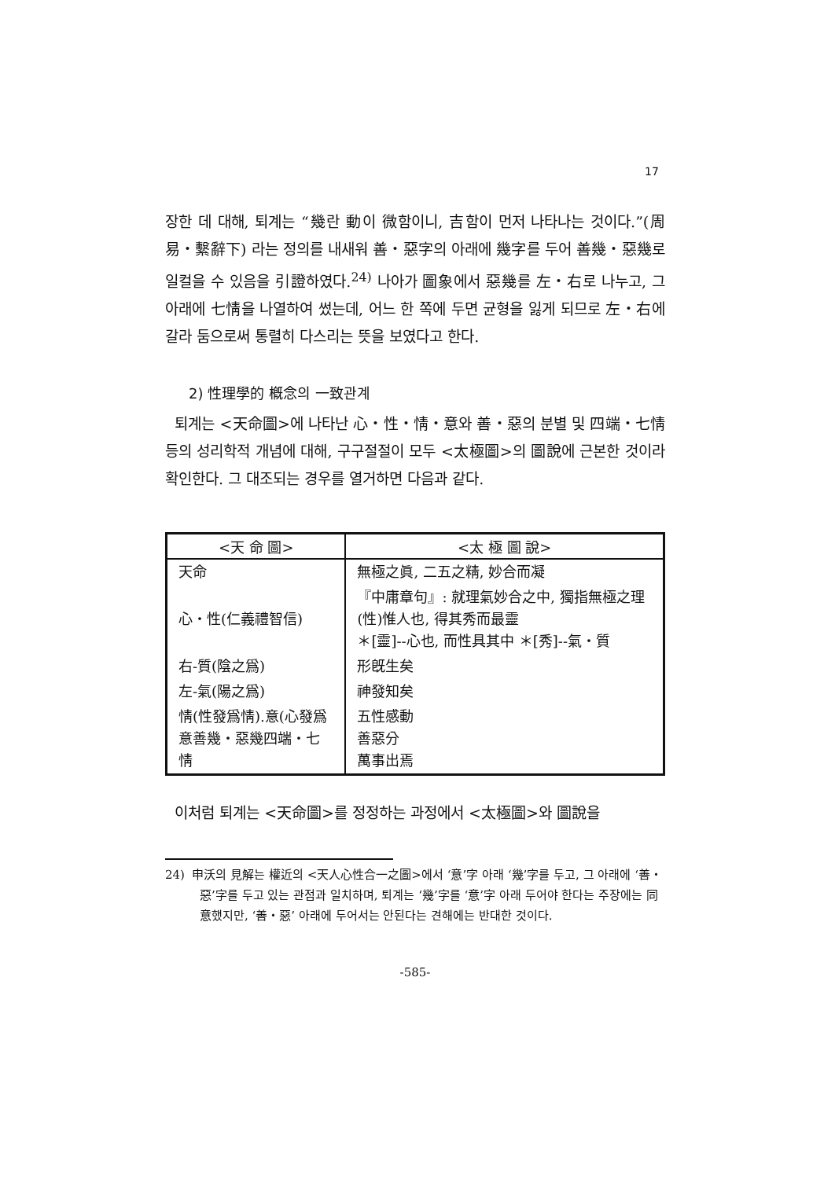17
장한 데 대해, 퇴계는 “幾란 動이 微함이니, 吉함이 먼저 나타나는 것이다.”(周易・繫辭下) 라는 정의를 내새워 善・惡字의 아래에 幾字를 두어 善幾・惡幾로 일컬을 수 있음을 引證하였다.<sup>24)</sup> 나아가 圖象에서 惡幾를 左・右로 나누고, 그 아래에 七情을 나열하여 썼는데, 어느 한 쪽에 두면 균형을 잃게 되므로 左・右에 갈라 둠으로써 통렬히 다스리는 뜻을 보였다고 한다.
2) 性理學的 槪念의 一致관계
퇴계는 <天命圖>에 나타난 心・性・情・意와 善・惡의 분별 및 四端・七情 등의 성리학적 개념에 대해, 구구절절이 모두 <太極圖>의 圖說에 근본한 것이라 확인한다. 그 대조되는 경우를 열거하면 다음과 같다.
| <天 命 圖> | <太 極 圖 說> |
| --- | --- |
| 天命 | 無極之眞, 二五之精, 妙合而凝 |
| 心・性(仁義禮智信) | 『中庸章句』: 就理氣妙合之中, 獨指無極之理(性)惟人也, 得其秀而最靈 ＊[靈]--心也, 而性具其中 ＊[秀]--氣・質 |
| 右-質(陰之爲) | 形旣生矣 |
| 左-氣(陽之爲) | 神發知矣 |
| 情(性發爲情).意(心發爲意善幾・惡幾四端・七情 | 五性感動 善惡分 萬事出焉 |
이처럼 퇴계는 <天命圖>를 정정하는 과정에서 <太極圖>와 圖說을
24) 申沃의 見解는 權近의 <天人心性合一之圖>에서 ‘意’字 아래 ‘幾’字를 두고, 그 아래에 ‘善・惡’字를 두고 있는 관점과 일치하며, 퇴계는 ‘幾’字를 ‘意’字 아래 두어야 한다는 주장에는 同意했지만, ‘善・惡’ 아래에 두어서는 안된다는 견해에는 반대한 것이다.
-585-